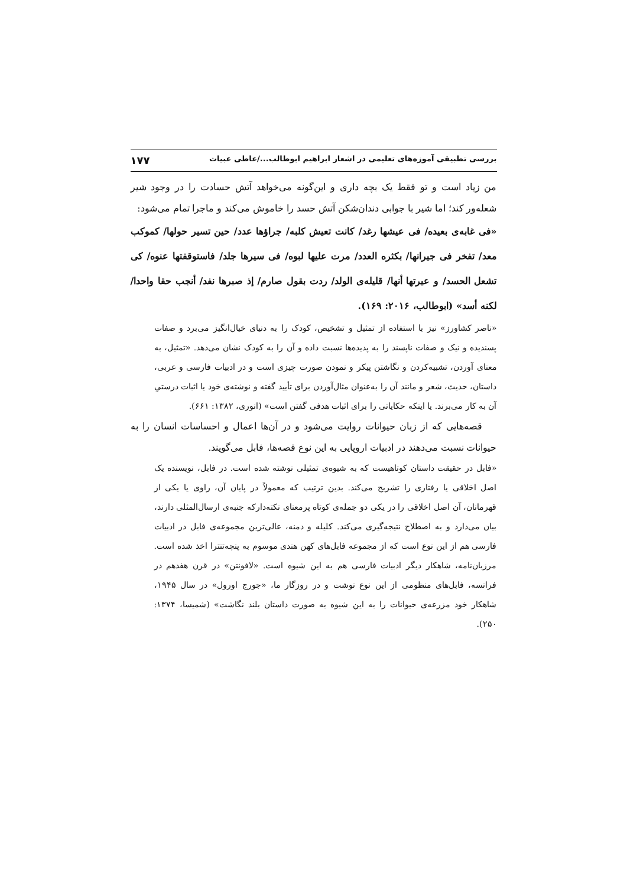بررسی تطبیقی آموزه‌های تعلیمی در اشعار ابراهیم ابوطالب.../عاطی عبیات ۱۷۷
من زیاد است و تو فقط یک بچه داری و این‌گونه می‌خواهد آتش حسادت را در وجود شیر شعله‌ور کند؛ اما شیر با جوابی دندان‌شکن آتش حسد را خاموش می‌کند و ماجرا تمام می‌شود:
«فی غابه‌ی بعیده/ فی عیشها رغد/ کانت تعیش کلبه/ جراؤها عدد/ حین تسیر حولها/ کموکب معد/ تفخر فی جیرانها/ بکثره العدد/ مرت علیها لبوه/ فی سیرها جلد/ فاستوقفتها عنوه/ کی تشعل الحسد/ و عیرتها أنها/ قلیله‌ی الولد/ ردت بقول صارم/ إذ صبرها نفد/ أنجب حقا واحدا/ لکنه أسد» (ابوطالب، ۲۰۱۶: ۱۶۹).
«ناصر کشاورز» نیز با استفاده از تمثیل و تشخیص، کودک را به دنیای خیال‌انگیز می‌برد و صفات پسندیده و نیک و صفات ناپسند را به پدیده‌ها نسبت داده و آن را به کودک نشان می‌دهد. «تمثیل، به معنای آوردن، تشبیه‌کردن و نگاشتن پیکر و نمودن صورت چیزی است و در ادبیات فارسی و عربی، داستان، حدیث، شعر و مانند آن را به‌عنوان مثال‌آوردن برای تأیید گفته و نوشته‌ی خود یا اثبات درستیِ آن به کار می‌برند. یا اینکه حکایاتی را برای اثبات هدفی گفتن است» (انوری، ۱۳۸۲: ۶۶۱).
قصه‌هایی که از زبان حیوانات روایت می‌شود و در آن‌ها اعمال و احساسات انسان را به حیوانات نسبت می‌دهند در ادبیات اروپایی به این نوع قصه‌ها، فابل می‌گویند.
«فابل در حقیقت داستان کوتاهیست که به شیوه‌ی تمثیلی نوشته شده است. در فابل، نویسنده یک اصل اخلاقی یا رفتاری را تشریح می‌کند. بدین ترتیب که معمولاً در پایان آن، راوی یا یکی از قهرمانان، آن اصل اخلاقی را در یکی دو جمله‌ی کوتاه پرمعنای نکته‌دارکه جنبه‌ی ارسال‌المثلی دارند، بیان می‌دارد و به اصطلاح نتیجه‌گیری می‌کند. کلیله و دمنه، عالی‌ترین مجموعه‌ی فابل در ادبیات فارسی هم از این نوع است که از مجموعه فابل‌های کهن هندی موسوم به پنچه‌تنترا اخذ شده است. مرزبان‌نامه، شاهکار دیگر ادبیات فارسی هم به این شیوه است. «لافونتن» در قرن هفدهم در فرانسه، فابل‌های منظومی از این نوع نوشت و در روزگار ما، «جورج اورول» در سال ۱۹۴۵، شاهکار خود مزرعه‌ی حیوانات را به این شیوه به صورت داستان بلند نگاشت» (شمیسا، ۱۳۷۴: ۲۵۰).